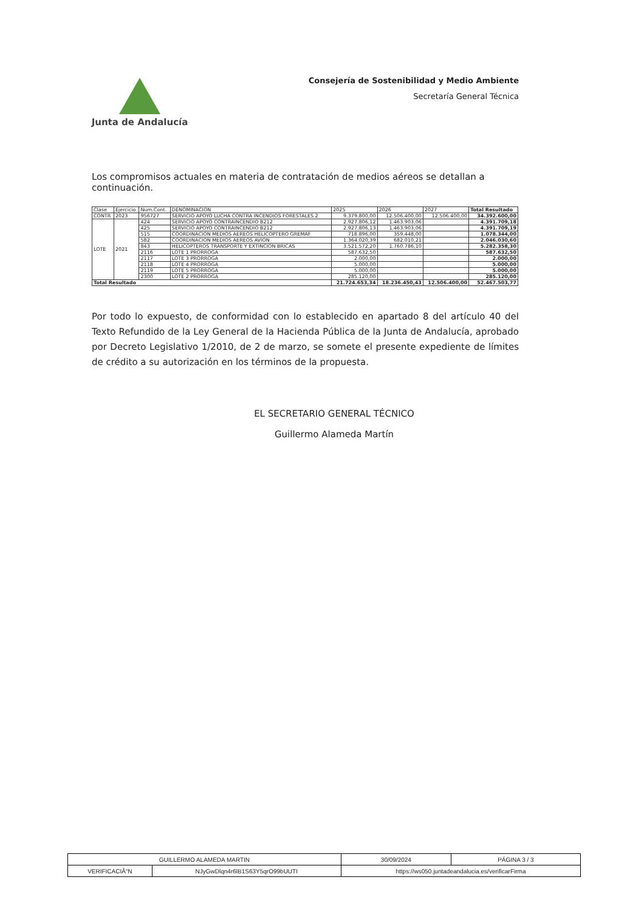Junta de Andalucía
Consejería de Sostenibilidad y Medio Ambiente
Secretaría General Técnica
Los compromisos actuales en materia de contratación de medios aéreos se detallan a continuación.
| Clase | Ejercicio | Num.Cont. | DENOMINACION | 2025 | 2026 | 2027 | Total Resultado |
| --- | --- | --- | --- | --- | --- | --- | --- |
| CONTR | 2023 | 956727 | SERVICIO APOYO LUCHA CONTRA INCENDIOS FORESTALES 2 | 9.379.800,00 | 12.506.400,00 | 12.506.400,00 | 34.392.600,00 |
| LOTE | 2021 | 424 | SERVICIO APOYO CONTRAINCENDIO B212 | 2.927.806,12 | 1.463.903,06 | | 4.391.709,18 |
| | | 425 | SERVICIO APOYO CONTRAINCENDIO B212 | 2.927.806,13 | 1.463.903,06 | | 4.391.709,19 |
| | | 515 | COORDINACION MEDIOS AEREOS HELICOPTERO GREMAF | 718.896,00 | 359.448,00 | | 1.078.344,00 |
| | | 582 | COORDINACION MEDIOS AEREOS AVION | 1.364.020,39 | 682.010,21 | | 2.046.030,60 |
| | | 843 | HELICOPTEROS TRANSPORTE Y EXTINCION BRICAS | 3.521.572,20 | 1.760.786,10 | | 5.282.358,30 |
| | | 2116 | LOTE 1 PRORROGA | 587.632,50 | | | 587.632,50 |
| | | 2117 | LOTE 3 PRORROGA | 2.000,00 | | | 2.000,00 |
| | | 2118 | LOTE 4 PRORROGA | 5.000,00 | | | 5.000,00 |
| | | 2119 | LOTE 5 PRORROGA | 5.000,00 | | | 5.000,00 |
| | | 2300 | LOTE 2 PRORROGA | 285.120,00 | | | 285.120,00 |
| Total Resultado | | | | 21.724.653,34 | 18.236.450,43 | 12.506.400,00 | 52.467.503,77 |
Por todo lo expuesto, de conformidad con lo establecido en apartado 8 del artículo 40 del Texto Refundido de la Ley General de la Hacienda Pública de la Junta de Andalucía, aprobado por Decreto Legislativo 1/2010, de 2 de marzo, se somete el presente expediente de límites de crédito a su autorización en los términos de la propuesta.
EL SECRETARIO GENERAL TÉCNICO
Guillermo Alameda Martín
| GUILLERMO ALAMEDA MARTIN | | | 30/09/2024 | PÁGINA 3 / 3 |
| VERIFICACIĂ“N | NJyGwDlqn4r6lB1S63Y5qrO99bUUTI | https://ws050.juntadeandalucia.es/verificarFirma | | |